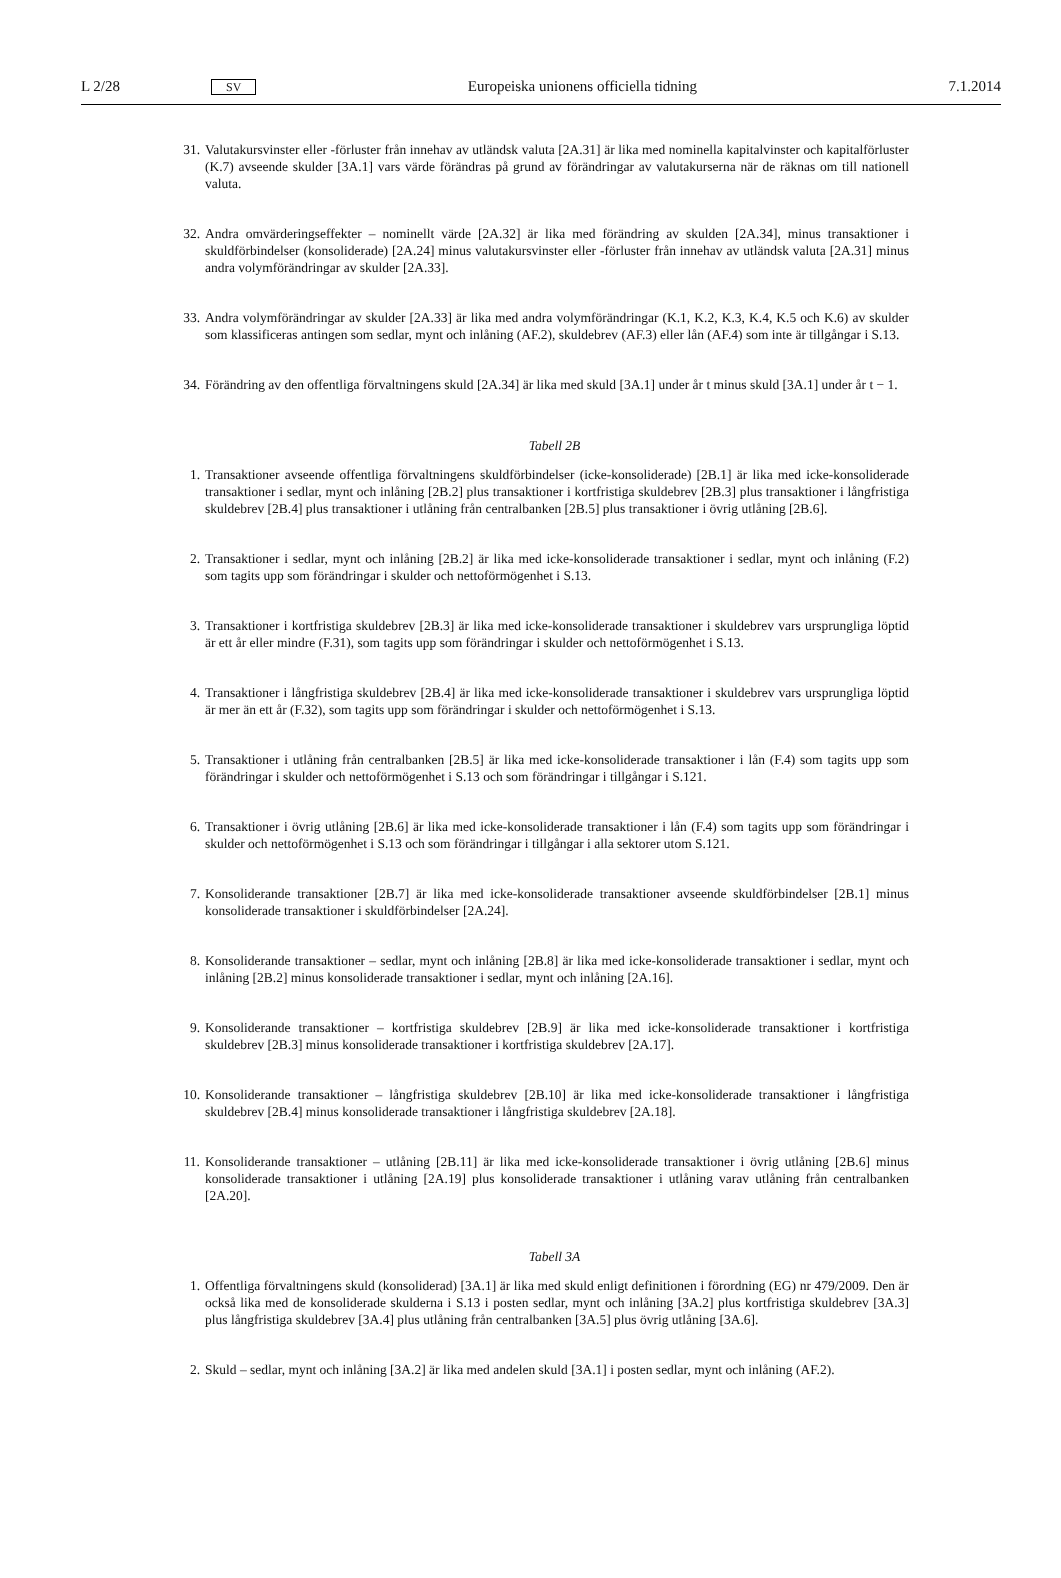L 2/28 SV Europeiska unionens officiella tidning 7.1.2014
31. Valutakursvinster eller -förluster från innehav av utländsk valuta [2A.31] är lika med nominella kapitalvinster och kapitalförluster (K.7) avseende skulder [3A.1] vars värde förändras på grund av förändringar av valutakurserna när de räknas om till nationell valuta.
32. Andra omvärderingseffekter – nominellt värde [2A.32] är lika med förändring av skulden [2A.34], minus transaktioner i skuldförbindelser (konsoliderade) [2A.24] minus valutakursvinster eller -förluster från innehav av utländsk valuta [2A.31] minus andra volymförändringar av skulder [2A.33].
33. Andra volymförändringar av skulder [2A.33] är lika med andra volymförändringar (K.1, K.2, K.3, K.4, K.5 och K.6) av skulder som klassificeras antingen som sedlar, mynt och inlåning (AF.2), skuldebrev (AF.3) eller lån (AF.4) som inte är tillgångar i S.13.
34. Förändring av den offentliga förvaltningens skuld [2A.34] är lika med skuld [3A.1] under år t minus skuld [3A.1] under år t − 1.
Tabell 2B
1. Transaktioner avseende offentliga förvaltningens skuldförbindelser (icke-konsoliderade) [2B.1] är lika med icke-konsoliderade transaktioner i sedlar, mynt och inlåning [2B.2] plus transaktioner i kortfristiga skuldebrev [2B.3] plus transaktioner i långfristiga skuldebrev [2B.4] plus transaktioner i utlåning från centralbanken [2B.5] plus transaktioner i övrig utlåning [2B.6].
2. Transaktioner i sedlar, mynt och inlåning [2B.2] är lika med icke-konsoliderade transaktioner i sedlar, mynt och inlåning (F.2) som tagits upp som förändringar i skulder och nettoförmögenhet i S.13.
3. Transaktioner i kortfristiga skuldebrev [2B.3] är lika med icke-konsoliderade transaktioner i skuldebrev vars ursprungliga löptid är ett år eller mindre (F.31), som tagits upp som förändringar i skulder och nettoförmögenhet i S.13.
4. Transaktioner i långfristiga skuldebrev [2B.4] är lika med icke-konsoliderade transaktioner i skuldebrev vars ursprungliga löptid är mer än ett år (F.32), som tagits upp som förändringar i skulder och nettoförmögenhet i S.13.
5. Transaktioner i utlåning från centralbanken [2B.5] är lika med icke-konsoliderade transaktioner i lån (F.4) som tagits upp som förändringar i skulder och nettoförmögenhet i S.13 och som förändringar i tillgångar i S.121.
6. Transaktioner i övrig utlåning [2B.6] är lika med icke-konsoliderade transaktioner i lån (F.4) som tagits upp som förändringar i skulder och nettoförmögenhet i S.13 och som förändringar i tillgångar i alla sektorer utom S.121.
7. Konsoliderande transaktioner [2B.7] är lika med icke-konsoliderade transaktioner avseende skuldförbindelser [2B.1] minus konsoliderade transaktioner i skuldförbindelser [2A.24].
8. Konsoliderande transaktioner – sedlar, mynt och inlåning [2B.8] är lika med icke-konsoliderade transaktioner i sedlar, mynt och inlåning [2B.2] minus konsoliderade transaktioner i sedlar, mynt och inlåning [2A.16].
9. Konsoliderande transaktioner – kortfristiga skuldebrev [2B.9] är lika med icke-konsoliderade transaktioner i kortfristiga skuldebrev [2B.3] minus konsoliderade transaktioner i kortfristiga skuldebrev [2A.17].
10. Konsoliderande transaktioner – långfristiga skuldebrev [2B.10] är lika med icke-konsoliderade transaktioner i långfristiga skuldebrev [2B.4] minus konsoliderade transaktioner i långfristiga skuldebrev [2A.18].
11. Konsoliderande transaktioner – utlåning [2B.11] är lika med icke-konsoliderade transaktioner i övrig utlåning [2B.6] minus konsoliderade transaktioner i utlåning [2A.19] plus konsoliderade transaktioner i utlåning varav utlåning från centralbanken [2A.20].
Tabell 3A
1. Offentliga förvaltningens skuld (konsoliderad) [3A.1] är lika med skuld enligt definitionen i förordning (EG) nr 479/2009. Den är också lika med de konsoliderade skulderna i S.13 i posten sedlar, mynt och inlåning [3A.2] plus kortfristiga skuldebrev [3A.3] plus långfristiga skuldebrev [3A.4] plus utlåning från centralbanken [3A.5] plus övrig utlåning [3A.6].
2. Skuld – sedlar, mynt och inlåning [3A.2] är lika med andelen skuld [3A.1] i posten sedlar, mynt och inlåning (AF.2).